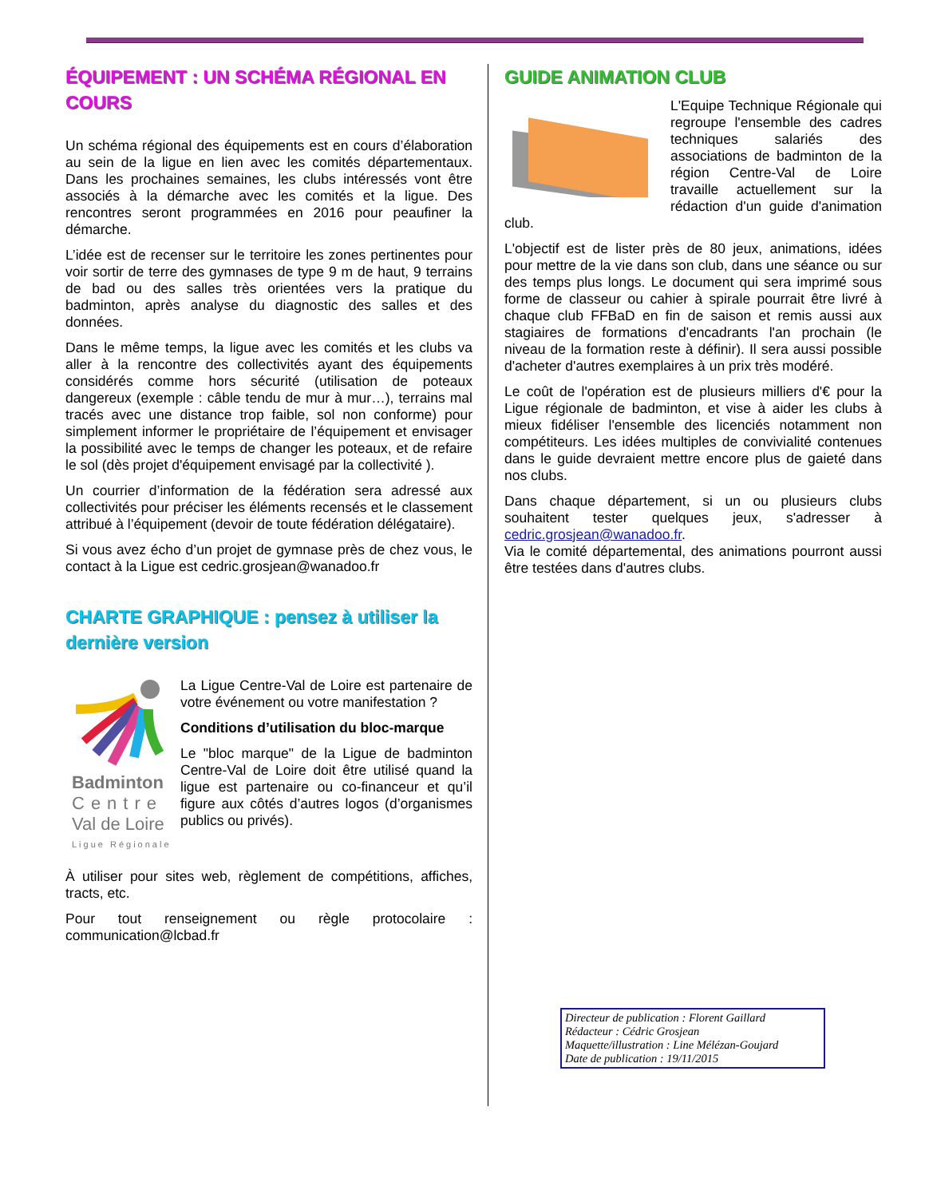ÉQUIPEMENT : UN SCHÉMA RÉGIONAL EN COURS
Un schéma régional des équipements est en cours d’élaboration au sein de la ligue en lien avec les comités départementaux. Dans les prochaines semaines, les clubs intéressés vont être associés à la démarche avec les comités et la ligue. Des rencontres seront programmées en 2016 pour peaufiner la démarche.
L’idée est de recenser sur le territoire les zones pertinentes pour voir sortir de terre des gymnases de type 9 m de haut, 9 terrains de bad ou des salles très orientées vers la pratique du badminton, après analyse du diagnostic des salles et des données.
Dans le même temps, la ligue avec les comités et les clubs va aller à la rencontre des collectivités ayant des équipements considérés comme hors sécurité (utilisation de poteaux dangereux (exemple : câble tendu de mur à mur…), terrains mal tracés avec une distance trop faible, sol non conforme) pour simplement informer le propriétaire de l’équipement et envisager la possibilité avec le temps de changer les poteaux, et de refaire le sol (dès projet d'équipement envisagé par la collectivité ).
Un courrier d’information de la fédération sera adressé aux collectivités pour préciser les éléments recensés et le classement attribué à l’équipement (devoir de toute fédération délégataire).
Si vous avez écho d’un projet de gymnase près de chez vous, le contact à la Ligue est cedric.grosjean@wanadoo.fr
CHARTE GRAPHIQUE : pensez à utiliser la dernière version
Badminton
Centre
Val de Loire
Ligue Régionale
La Ligue Centre-Val de Loire est partenaire de votre événement ou votre manifestation ?
Conditions d’utilisation du bloc-marque
Le "bloc marque" de la Ligue de badminton Centre-Val de Loire doit être utilisé quand la ligue est partenaire ou co-financeur et qu’il figure aux côtés d’autres logos (d’organismes publics ou privés).
À utiliser pour sites web, règlement de compétitions, affiches, tracts, etc.
Pour tout renseignement ou règle protocolaire : communication@lcbad.fr
GUIDE ANIMATION CLUB
L'Equipe Technique Régionale qui regroupe l'ensemble des cadres techniques salariés des associations de badminton de la région Centre-Val de Loire travaille actuellement sur la rédaction d'un guide d'animation club.
L'objectif est de lister près de 80 jeux, animations, idées pour mettre de la vie dans son club, dans une séance ou sur des temps plus longs. Le document qui sera imprimé sous forme de classeur ou cahier à spirale pourrait être livré à chaque club FFBaD en fin de saison et remis aussi aux stagiaires de formations d'encadrants l'an prochain (le niveau de la formation reste à définir). Il sera aussi possible d'acheter d'autres exemplaires à un prix très modéré.
Le coût de l'opération est de plusieurs milliers d'€ pour la Ligue régionale de badminton, et vise à aider les clubs à mieux fidéliser l'ensemble des licenciés notamment non compétiteurs. Les idées multiples de convivialité contenues dans le guide devraient mettre encore plus de gaieté dans nos clubs.
Dans chaque département, si un ou plusieurs clubs souhaitent tester quelques jeux, s'adresser à cedric.grosjean@wanadoo.fr.
Via le comité départemental, des animations pourront aussi être testées dans d'autres clubs.
Directeur de publication : Florent Gaillard
Rédacteur : Cédric Grosjean
Maquette/illustration : Line Mélézan-Goujard
Date de publication : 19/11/2015